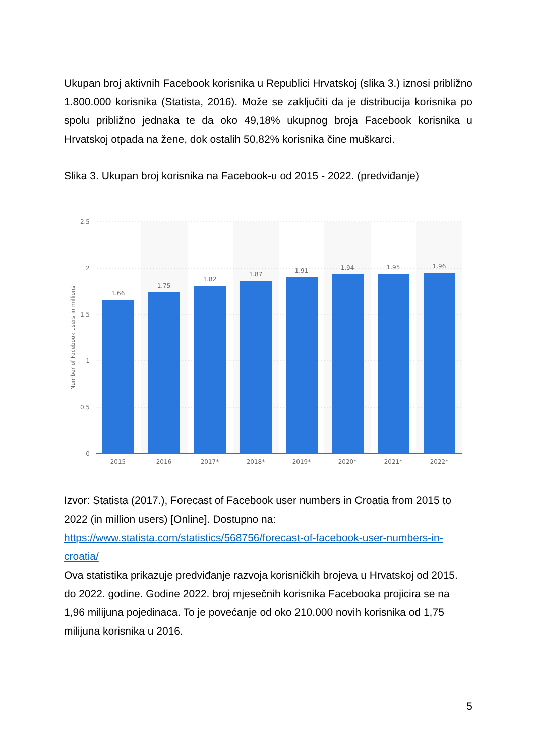Ukupan broj aktivnih Facebook korisnika u Republici Hrvatskoj (slika 3.) iznosi približno 1.800.000 korisnika (Statista, 2016). Može se zaključiti da je distribucija korisnika po spolu približno jednaka te da oko 49,18% ukupnog broja Facebook korisnika u Hrvatskoj otpada na žene, dok ostalih 50,82% korisnika čine muškarci.
Slika 3. Ukupan broj korisnika na Facebook-u od 2015 - 2022. (predviđanje)
2.5
2
1.5
1
0.5
0
Number of Facebook users in millions
1.66
1.75
1.82
1.87
1.91
1.94
1.95
1.96
2015
2016
2017*
2018*
2019*
2020*
2021*
2022*
Izvor: Statista (2017.), Forecast of Facebook user numbers in Croatia from 2015 to 2022 (in million users) [Online]. Dostupno na: https://www.statista.com/statistics/568756/forecast-of-facebook-user-numbers-in-croatia/
Ova statistika prikazuje predviđanje razvoja korisničkih brojeva u Hrvatskoj od 2015. do 2022. godine. Godine 2022. broj mjesečnih korisnika Facebooka projicira se na 1,96 milijuna pojedinaca. To je povećanje od oko 210.000 novih korisnika od 1,75 milijuna korisnika u 2016.
5